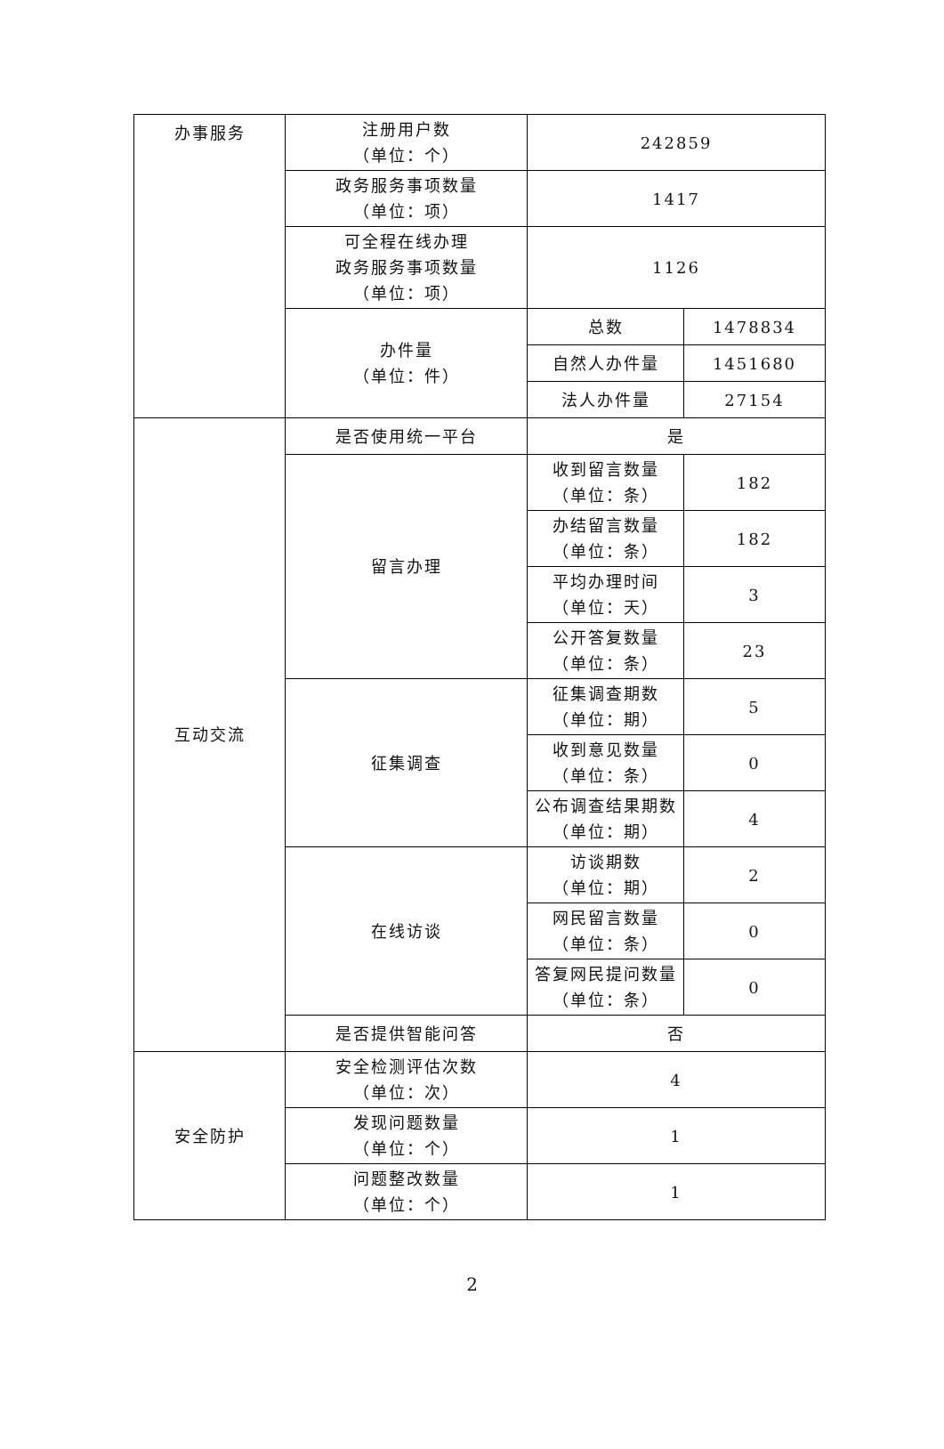| 办事服务 | 注册用户数 （单位：个） | 242859 | |
| | 政务服务事项数量 （单位：项） | 1417 | |
| | 可全程在线办理 政务服务事项数量 （单位：项） | 1126 | |
| | 办件量 （单位：件） | 总数 | 1478834 |
| | | 自然人办件量 | 1451680 |
| | | 法人办件量 | 27154 |
| 互动交流 | 是否使用统一平台 | 是 | |
| | 留言办理 | 收到留言数量 （单位：条） | 182 |
| | | 办结留言数量 （单位：条） | 182 |
| | | 平均办理时间 （单位：天） | 3 |
| | | 公开答复数量 （单位：条） | 23 |
| | 征集调查 | 征集调查期数 （单位：期） | 5 |
| | | 收到意见数量 （单位：条） | 0 |
| | | 公布调查结果期数 （单位：期） | 4 |
| | 在线访谈 | 访谈期数 （单位：期） | 2 |
| | | 网民留言数量 （单位：条） | 0 |
| | | 答复网民提问数量 （单位：条） | 0 |
| | 是否提供智能问答 | 否 | |
| 安全防护 | 安全检测评估次数 （单位：次） | 4 | |
| | 发现问题数量 （单位：个） | 1 | |
| | 问题整改数量 （单位：个） | 1 | |
2